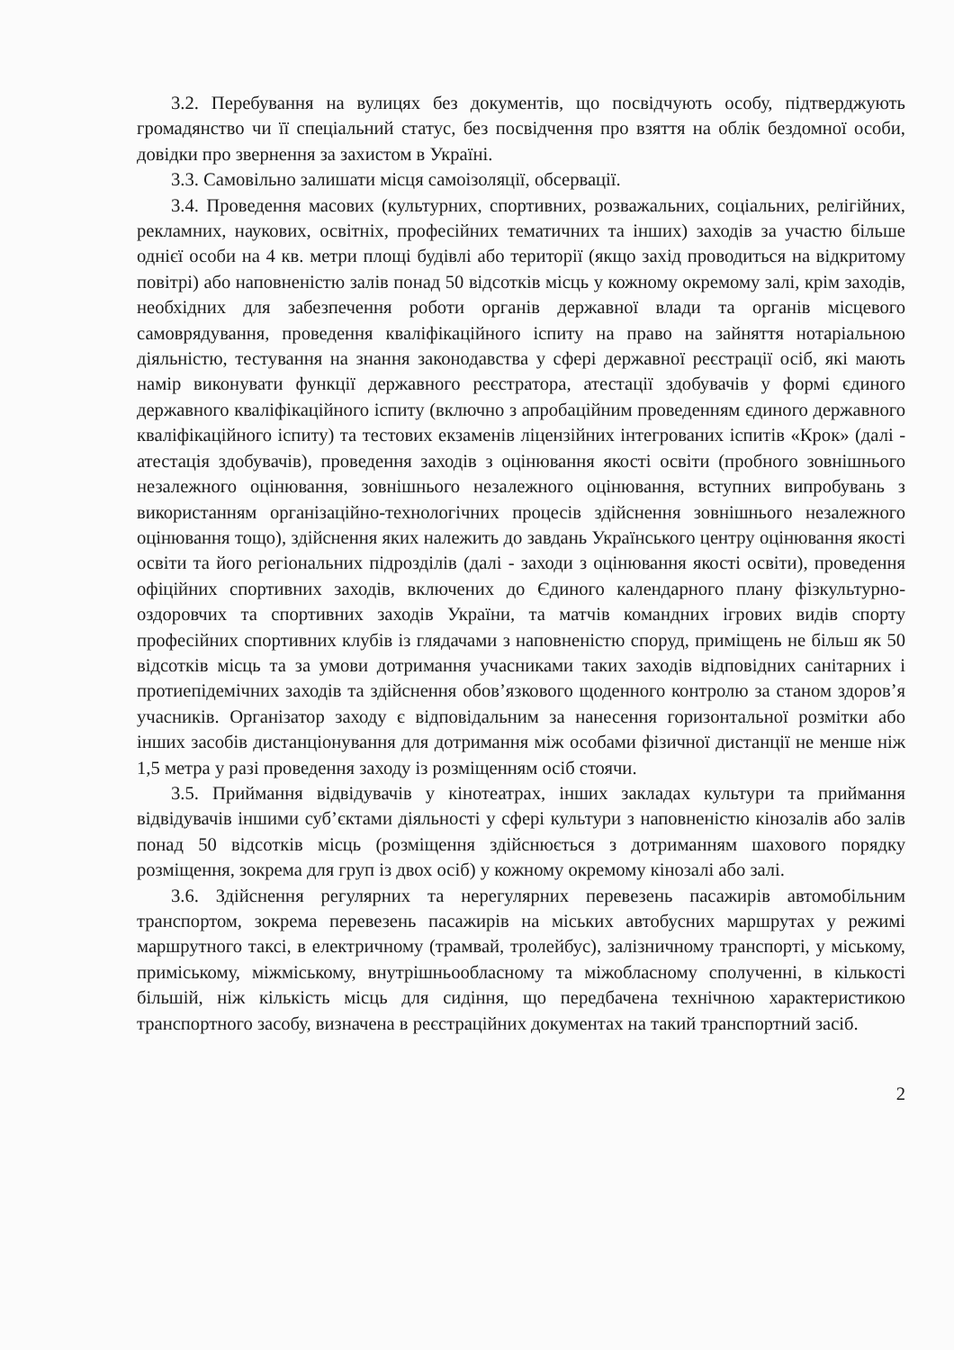3.2. Перебування на вулицях без документів, що посвідчують особу, підтверджують громадянство чи її спеціальний статус, без посвідчення про взяття на облік бездомної особи, довідки про звернення за захистом в Україні.
3.3. Самовільно залишати місця самоізоляції, обсервації.
3.4. Проведення масових (культурних, спортивних, розважальних, соціальних, релігійних, рекламних, наукових, освітніх, професійних тематичних та інших) заходів за участю більше однієї особи на 4 кв. метри площі будівлі або території (якщо захід проводиться на відкритому повітрі) або наповненістю залів понад 50 відсотків місць у кожному окремому залі, крім заходів, необхідних для забезпечення роботи органів державної влади та органів місцевого самоврядування, проведення кваліфікаційного іспиту на право на зайняття нотаріальною діяльністю, тестування на знання законодавства у сфері державної реєстрації осіб, які мають намір виконувати функції державного реєстратора, атестації здобувачів у формі єдиного державного кваліфікаційного іспиту (включно з апробаційним проведенням єдиного державного кваліфікаційного іспиту) та тестових екзаменів ліцензійних інтегрованих іспитів «Крок» (далі - атестація здобувачів), проведення заходів з оцінювання якості освіти (пробного зовнішнього незалежного оцінювання, зовнішнього незалежного оцінювання, вступних випробувань з використанням організаційно-технологічних процесів здійснення зовнішнього незалежного оцінювання тощо), здійснення яких належить до завдань Українського центру оцінювання якості освіти та його регіональних підрозділів (далі - заходи з оцінювання якості освіти), проведення офіційних спортивних заходів, включених до Єдиного календарного плану фізкультурно-оздоровчих та спортивних заходів України, та матчів командних ігрових видів спорту професійних спортивних клубів із глядачами з наповненістю споруд, приміщень не більш як 50 відсотків місць та за умови дотримання учасниками таких заходів відповідних санітарних і протиепідемічних заходів та здійснення обов’язкового щоденного контролю за станом здоров’я учасників. Організатор заходу є відповідальним за нанесення горизонтальної розмітки або інших засобів дистанціонування для дотримання між особами фізичної дистанції не менше ніж 1,5 метра у разі проведення заходу із розміщенням осіб стоячи.
3.5. Приймання відвідувачів у кінотеатрах, інших закладах культури та приймання відвідувачів іншими суб’єктами діяльності у сфері культури з наповненістю кінозалів або залів понад 50 відсотків місць (розміщення здійснюється з дотриманням шахового порядку розміщення, зокрема для груп із двох осіб) у кожному окремому кінозалі або залі.
3.6. Здійснення регулярних та нерегулярних перевезень пасажирів автомобільним транспортом, зокрема перевезень пасажирів на міських автобусних маршрутах у режимі маршрутного таксі, в електричному (трамвай, тролейбус), залізничному транспорті, у міському, приміському, міжміському, внутрішньообласному та міжобласному сполученні, в кількості більшій, ніж кількість місць для сидіння, що передбачена технічною характеристикою транспортного засобу, визначена в реєстраційних документах на такий транспортний засіб.
2